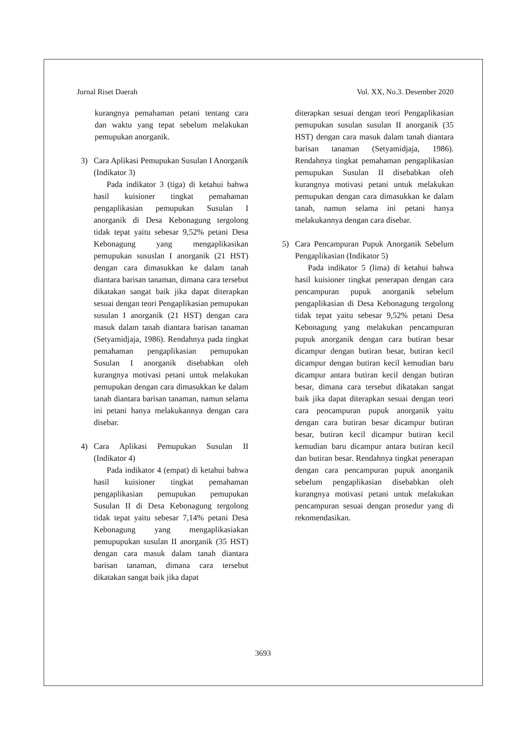Jurnal Riset Daerah Vol. XX, No.3. Desember 2020
kurangnya pemahaman petani tentang cara dan waktu yang tepat sebelum melakukan pemupukan anorganik.
3) Cara Aplikasi Pemupukan Susulan I Anorganik (Indikator 3)
Pada indikator 3 (tiga) di ketahui bahwa hasil kuisioner tingkat pemahaman pengaplikasian pemupukan Susulan I anorganik di Desa Kebonagung tergolong tidak tepat yaitu sebesar 9,52% petani Desa Kebonagung yang mengaplikasikan pemupukan sususlan I anorganik (21 HST) dengan cara dimasukkan ke dalam tanah diantara barisan tanaman, dimana cara tersebut dikatakan sangat baik jika dapat diterapkan sesuai dengan teori Pengaplikasian pemupukan susulan I anorganik (21 HST) dengan cara masuk dalam tanah diantara barisan tanaman (Setyamidjaja, 1986). Rendahnya pada tingkat pemahaman pengaplikasian pemupukan Susulan I anorganik disebabkan oleh kurangnya motivasi petani untuk melakukan pemupukan dengan cara dimasukkan ke dalam tanah diantara barisan tanaman, namun selama ini petani hanya melakukannya dengan cara disebar.
4) Cara Aplikasi Pemupukan Susulan II (Indikator 4)
Pada indikator 4 (empat) di ketahui bahwa hasil kuisioner tingkat pemahaman pengaplikasian pemupukan pemupukan Susulan II di Desa Kebonagung tergolong tidak tepat yaitu sebesar 7,14% petani Desa Kebonagung yang mengaplikasiakan pemupupukan susulan II anorganik (35 HST) dengan cara masuk dalam tanah diantara barisan tanaman, dimana cara tersebut dikatakan sangat baik jika dapat
diterapkan sesuai dengan teori Pengaplikasian pemupukan susulan susulan II anorganik (35 HST) dengan cara masuk dalam tanah diantara barisan tanaman (Setyamidjaja, 1986). Rendahnya tingkat pemahaman pengaplikasian pemupukan Susulan II disebabkan oleh kurangnya motivasi petani untuk melakukan pemupukan dengan cara dimasukkan ke dalam tanah, namun selama ini petani hanya melakukannya dengan cara disebar.
5) Cara Pencampuran Pupuk Anorganik Sebelum Pengaplikasian (Indikator 5)
Pada indikator 5 (lima) di ketahui bahwa hasil kuisioner tingkat penerapan dengan cara pencampuran pupuk anorganik sebelum pengaplikasian di Desa Kebonagung tergolong tidak tepat yaitu sebesar 9,52% petani Desa Kebonagung yang melakukan pencampuran pupuk anorganik dengan cara butiran besar dicampur dengan butiran besar, butiran kecil dicampur dengan butiran kecil kemudian baru dicampur antara butiran kecil dengan butiran besar, dimana cara tersebut dikatakan sangat baik jika dapat diterapkan sesuai dengan teori cara pencampuran pupuk anorganik yaitu dengan cara butiran besar dicampur butiran besar, butiran kecil dicampur butiran kecil kemudian baru dicampur antara butiran kecil dan butiran besar. Rendahnya tingkat penerapan dengan cara pencampuran pupuk anorganik sebelum pengaplikasian disebabkan oleh kurangnya motivasi petani untuk melakukan pencampuran sesuai dengan prosedur yang di rekomendasikan.
3693